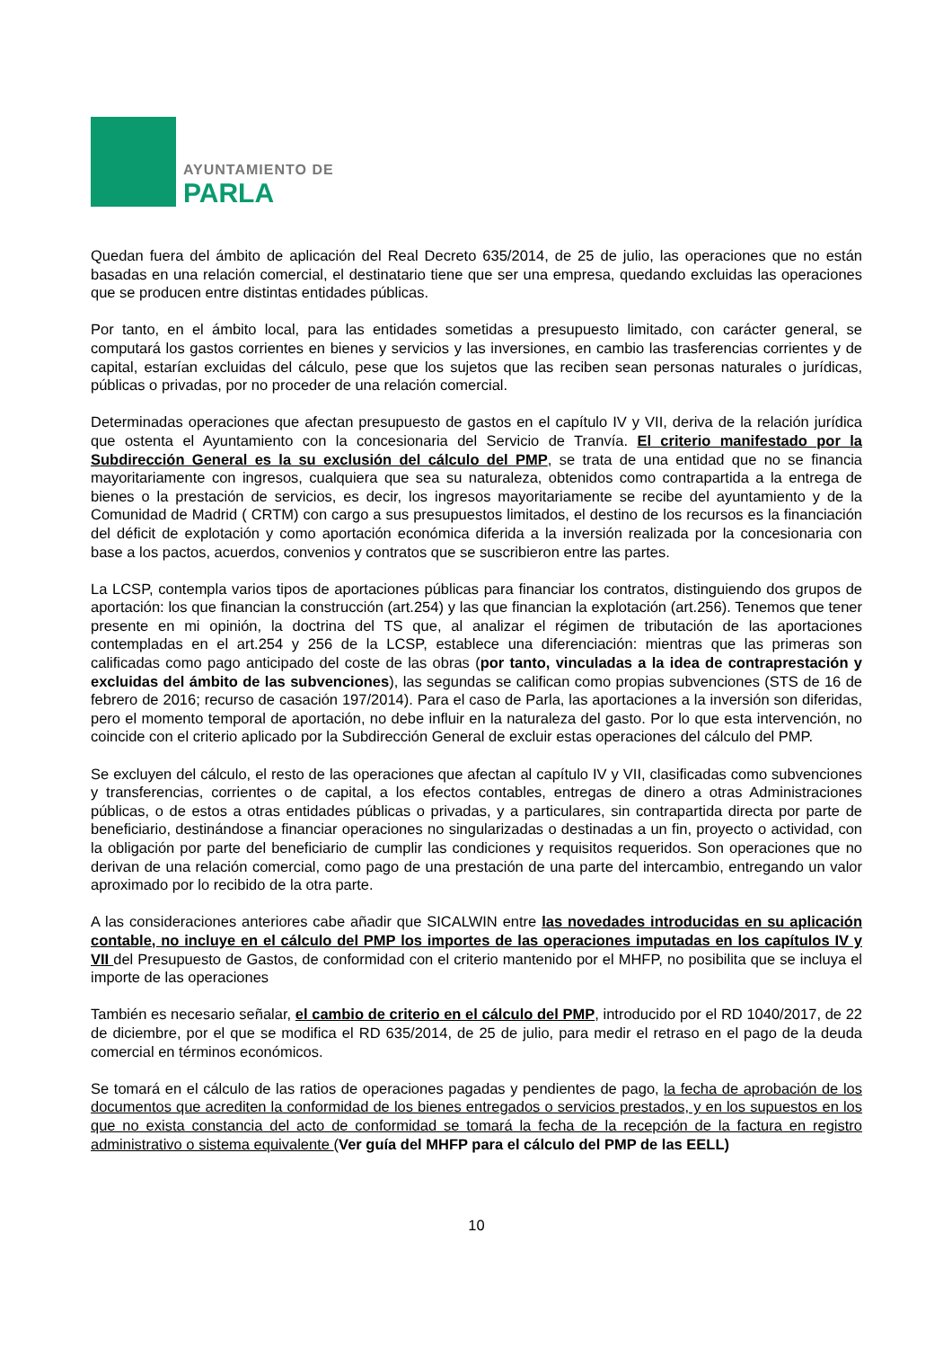AYUNTAMIENTO DE
PARLA
Quedan fuera del ámbito de aplicación del Real Decreto 635/2014, de 25 de julio, las operaciones que no están basadas en una relación comercial, el destinatario tiene que ser una empresa, quedando excluidas las operaciones que se producen entre distintas entidades públicas.
Por tanto, en el ámbito local, para las entidades sometidas a presupuesto limitado, con carácter general, se computará los gastos corrientes en bienes y servicios y las inversiones, en cambio las trasferencias corrientes y de capital, estarían excluidas del cálculo, pese que los sujetos que las reciben sean personas naturales o jurídicas, públicas o privadas, por no proceder de una relación comercial.
Determinadas operaciones que afectan presupuesto de gastos en el capítulo IV y VII, deriva de la relación jurídica que ostenta el Ayuntamiento con la concesionaria del Servicio de Tranvía. El criterio manifestado por la Subdirección General es la su exclusión del cálculo del PMP, se trata de una entidad que no se financia mayoritariamente con ingresos, cualquiera que sea su naturaleza, obtenidos como contrapartida a la entrega de bienes o la prestación de servicios, es decir, los ingresos mayoritariamente se recibe del ayuntamiento y de la Comunidad de Madrid ( CRTM) con cargo a sus presupuestos limitados, el destino de los recursos es la financiación del déficit de explotación y como aportación económica diferida a la inversión realizada por la concesionaria con base a los pactos, acuerdos, convenios y contratos que se suscribieron entre las partes.
La LCSP, contempla varios tipos de aportaciones públicas para financiar los contratos, distinguiendo dos grupos de aportación: los que financian la construcción (art.254) y las que financian la explotación (art.256). Tenemos que tener presente en mi opinión, la doctrina del TS que, al analizar el régimen de tributación de las aportaciones contempladas en el art.254 y 256 de la LCSP, establece una diferenciación: mientras que las primeras son calificadas como pago anticipado del coste de las obras (por tanto, vinculadas a la idea de contraprestación y excluidas del ámbito de las subvenciones), las segundas se califican como propias subvenciones (STS de 16 de febrero de 2016; recurso de casación 197/2014). Para el caso de Parla, las aportaciones a la inversión son diferidas, pero el momento temporal de aportación, no debe influir en la naturaleza del gasto. Por lo que esta intervención, no coincide con el criterio aplicado por la Subdirección General de excluir estas operaciones del cálculo del PMP.
Se excluyen del cálculo, el resto de las operaciones que afectan al capítulo IV y VII, clasificadas como subvenciones y transferencias, corrientes o de capital, a los efectos contables, entregas de dinero a otras Administraciones públicas, o de estos a otras entidades públicas o privadas, y a particulares, sin contrapartida directa por parte de beneficiario, destinándose a financiar operaciones no singularizadas o destinadas a un fin, proyecto o actividad, con la obligación por parte del beneficiario de cumplir las condiciones y requisitos requeridos. Son operaciones que no derivan de una relación comercial, como pago de una prestación de una parte del intercambio, entregando un valor aproximado por lo recibido de la otra parte.
A las consideraciones anteriores cabe añadir que SICALWIN entre las novedades introducidas en su aplicación contable, no incluye en el cálculo del PMP los importes de las operaciones imputadas en los capítulos IV y VII del Presupuesto de Gastos, de conformidad con el criterio mantenido por el MHFP, no posibilita que se incluya el importe de las operaciones
También es necesario señalar, el cambio de criterio en el cálculo del PMP, introducido por el RD 1040/2017, de 22 de diciembre, por el que se modifica el RD 635/2014, de 25 de julio, para medir el retraso en el pago de la deuda comercial en términos económicos.
Se tomará en el cálculo de las ratios de operaciones pagadas y pendientes de pago, la fecha de aprobación de los documentos que acrediten la conformidad de los bienes entregados o servicios prestados, y en los supuestos en los que no exista constancia del acto de conformidad se tomará la fecha de la recepción de la factura en registro administrativo o sistema equivalente (Ver guía del MHFP para el cálculo del PMP de las EELL)
10